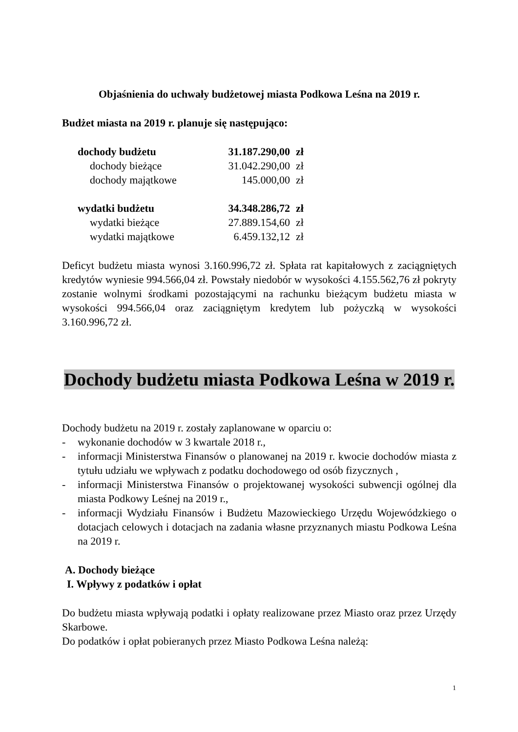Objaśnienia do uchwały budżetowej miasta Podkowa Leśna na 2019 r.
Budżet miasta na 2019 r. planuje się następująco:
| dochody budżetu | 31.187.290,00 | zł |
| dochody bieżące | 31.042.290,00 | zł |
| dochody majątkowe | 145.000,00 | zł |
| wydatki budżetu | 34.348.286,72 | zł |
| wydatki bieżące | 27.889.154,60 | zł |
| wydatki majątkowe | 6.459.132,12 | zł |
Deficyt budżetu miasta wynosi 3.160.996,72 zł. Spłata rat kapitałowych z zaciągniętych kredytów wyniesie 994.566,04 zł. Powstały niedobór w wysokości 4.155.562,76 zł pokryty zostanie wolnymi środkami pozostającymi na rachunku bieżącym budżetu miasta w wysokości 994.566,04 oraz zaciągniętym kredytem lub pożyczką w wysokości 3.160.996,72 zł.
Dochody budżetu miasta Podkowa Leśna w 2019 r.
Dochody budżetu na 2019 r. zostały zaplanowane w oparciu o:
- wykonanie dochodów w 3 kwartale 2018 r.,
- informacji Ministerstwa Finansów o planowanej na 2019 r. kwocie dochodów miasta z tytułu udziału we wpływach z podatku dochodowego od osób fizycznych ,
- informacji Ministerstwa Finansów o projektowanej wysokości subwencji ogólnej dla miasta Podkowy Leśnej na 2019 r.,
- informacji Wydziału Finansów i Budżetu Mazowieckiego Urzędu Wojewódzkiego o dotacjach celowych i dotacjach na zadania własne przyznanych miastu Podkowa Leśna na 2019 r.
A. Dochody bieżące
I. Wpływy z podatków i opłat
Do budżetu miasta wpływają podatki i opłaty realizowane przez Miasto oraz przez Urzędy Skarbowe.
Do podatków i opłat pobieranych przez Miasto Podkowa Leśna należą:
1